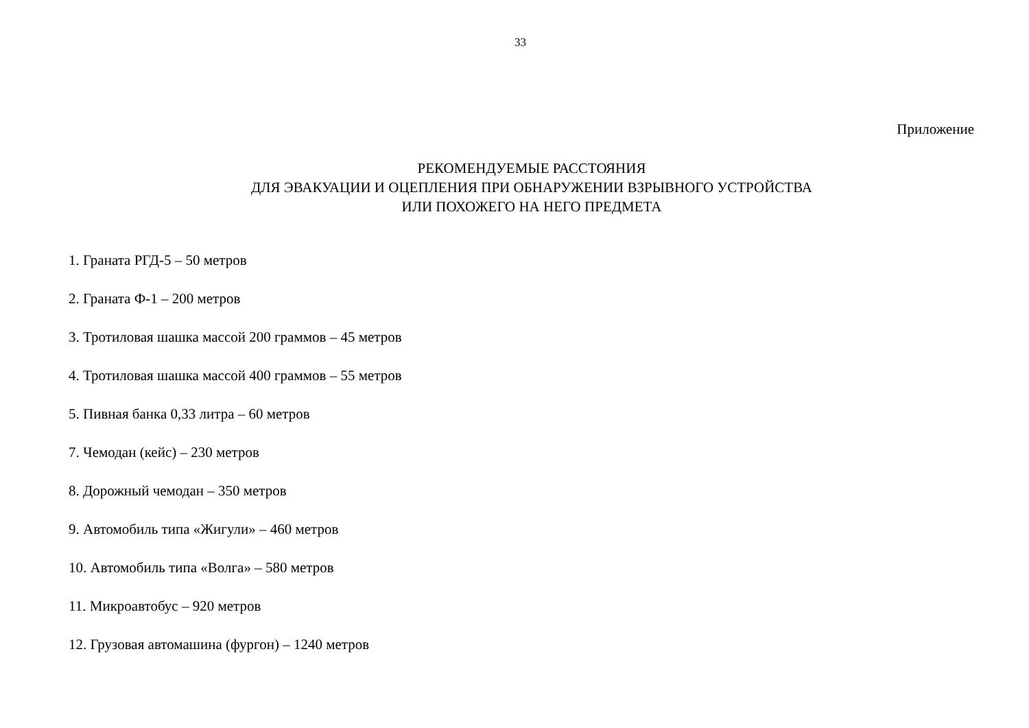33
Приложение
РЕКОМЕНДУЕМЫЕ РАССТОЯНИЯ
ДЛЯ ЭВАКУАЦИИ И ОЦЕПЛЕНИЯ ПРИ ОБНАРУЖЕНИИ ВЗРЫВНОГО УСТРОЙСТВА
ИЛИ ПОХОЖЕГО НА НЕГО ПРЕДМЕТА
1. Граната РГД-5 – 50 метров
2. Граната Ф-1 – 200 метров
3. Тротиловая шашка массой 200 граммов – 45 метров
4. Тротиловая шашка массой 400 граммов – 55 метров
5. Пивная банка 0,33 литра – 60 метров
7. Чемодан (кейс) – 230 метров
8. Дорожный чемодан – 350 метров
9. Автомобиль типа «Жигули» – 460 метров
10. Автомобиль типа «Волга» – 580 метров
11. Микроавтобус – 920 метров
12. Грузовая автомашина (фургон) – 1240 метров